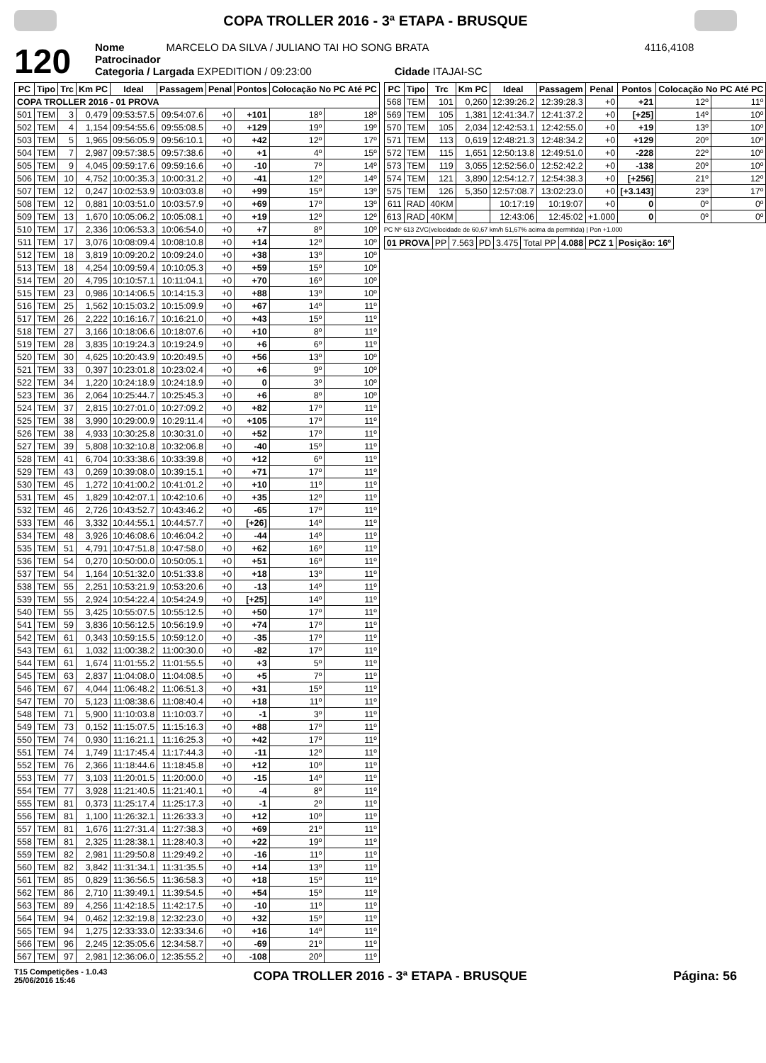COPA TROLLER 2016 - 3ª ETAPA - BRUSQUE
120
| Nome | MARCELO DA SILVA / JULIANO TAI HO SONG BRATA | 4116,4108 |
| Patrocinador | | |
| Categoria / Largada EXPEDITION / 09:23:00 Cidade ITAJAI-SC | | |
| PC | Tipo | Trc | Km PC | Ideal | Passagem | Penal | Pontos | Colocação No PC Até PC | |
| --- | --- | --- | --- | --- | --- | --- | --- | --- | --- |
| COPA TROLLER 2016 - 01 PROVA | | | | | | | | | |
| 501 | TEM | 3 | 0,479 | 09:53:57.5 | 09:54:07.6 | +0 | +101 | 18º | 18º |
| 502 | TEM | 4 | 1,154 | 09:54:55.6 | 09:55:08.5 | +0 | +129 | 19º | 19º |
| 503 | TEM | 5 | 1,965 | 09:56:05.9 | 09:56:10.1 | +0 | +42 | 12º | 17º |
| 504 | TEM | 7 | 2,987 | 09:57:38.5 | 09:57:38.6 | +0 | +1 | 4º | 15º |
| 505 | TEM | 9 | 4,045 | 09:59:17.6 | 09:59:16.6 | +0 | -10 | 7º | 14º |
| 506 | TEM | 10 | 4,752 | 10:00:35.3 | 10:00:31.2 | +0 | -41 | 12º | 14º |
| 507 | TEM | 12 | 0,247 | 10:02:53.9 | 10:03:03.8 | +0 | +99 | 15º | 13º |
| 508 | TEM | 12 | 0,881 | 10:03:51.0 | 10:03:57.9 | +0 | +69 | 17º | 13º |
| 509 | TEM | 13 | 1,670 | 10:05:06.2 | 10:05:08.1 | +0 | +19 | 12º | 12º |
| 510 | TEM | 17 | 2,336 | 10:06:53.3 | 10:06:54.0 | +0 | +7 | 8º | 10º |
| 511 | TEM | 17 | 3,076 | 10:08:09.4 | 10:08:10.8 | +0 | +14 | 12º | 10º |
| 512 | TEM | 18 | 3,819 | 10:09:20.2 | 10:09:24.0 | +0 | +38 | 13º | 10º |
| 513 | TEM | 18 | 4,254 | 10:09:59.4 | 10:10:05.3 | +0 | +59 | 15º | 10º |
| 514 | TEM | 20 | 4,795 | 10:10:57.1 | 10:11:04.1 | +0 | +70 | 16º | 10º |
| 515 | TEM | 23 | 0,986 | 10:14:06.5 | 10:14:15.3 | +0 | +88 | 13º | 10º |
| 516 | TEM | 25 | 1,562 | 10:15:03.2 | 10:15:09.9 | +0 | +67 | 14º | 11º |
| 517 | TEM | 26 | 2,222 | 10:16:16.7 | 10:16:21.0 | +0 | +43 | 15º | 11º |
| 518 | TEM | 27 | 3,166 | 10:18:06.6 | 10:18:07.6 | +0 | +10 | 8º | 11º |
| 519 | TEM | 28 | 3,835 | 10:19:24.3 | 10:19:24.9 | +0 | +6 | 6º | 11º |
| 520 | TEM | 30 | 4,625 | 10:20:43.9 | 10:20:49.5 | +0 | +56 | 13º | 10º |
| 521 | TEM | 33 | 0,397 | 10:23:01.8 | 10:23:02.4 | +0 | +6 | 9º | 10º |
| 522 | TEM | 34 | 1,220 | 10:24:18.9 | 10:24:18.9 | +0 | 0 | 3º | 10º |
| 523 | TEM | 36 | 2,064 | 10:25:44.7 | 10:25:45.3 | +0 | +6 | 8º | 10º |
| 524 | TEM | 37 | 2,815 | 10:27:01.0 | 10:27:09.2 | +0 | +82 | 17º | 11º |
| 525 | TEM | 38 | 3,990 | 10:29:00.9 | 10:29:11.4 | +0 | +105 | 17º | 11º |
| 526 | TEM | 38 | 4,933 | 10:30:25.8 | 10:30:31.0 | +0 | +52 | 17º | 11º |
| 527 | TEM | 39 | 5,808 | 10:32:10.8 | 10:32:06.8 | +0 | -40 | 15º | 11º |
| 528 | TEM | 41 | 6,704 | 10:33:38.6 | 10:33:39.8 | +0 | +12 | 6º | 11º |
| 529 | TEM | 43 | 0,269 | 10:39:08.0 | 10:39:15.1 | +0 | +71 | 17º | 11º |
| 530 | TEM | 45 | 1,272 | 10:41:00.2 | 10:41:01.2 | +0 | +10 | 11º | 11º |
| 531 | TEM | 45 | 1,829 | 10:42:07.1 | 10:42:10.6 | +0 | +35 | 12º | 11º |
| 532 | TEM | 46 | 2,726 | 10:43:52.7 | 10:43:46.2 | +0 | -65 | 17º | 11º |
| 533 | TEM | 46 | 3,332 | 10:44:55.1 | 10:44:57.7 | +0 | [+26] | 14º | 11º |
| 534 | TEM | 48 | 3,926 | 10:46:08.6 | 10:46:04.2 | +0 | -44 | 14º | 11º |
| 535 | TEM | 51 | 4,791 | 10:47:51.8 | 10:47:58.0 | +0 | +62 | 16º | 11º |
| 536 | TEM | 54 | 0,270 | 10:50:00.0 | 10:50:05.1 | +0 | +51 | 16º | 11º |
| 537 | TEM | 54 | 1,164 | 10:51:32.0 | 10:51:33.8 | +0 | +18 | 13º | 11º |
| 538 | TEM | 55 | 2,251 | 10:53:21.9 | 10:53:20.6 | +0 | -13 | 14º | 11º |
| 539 | TEM | 55 | 2,924 | 10:54:22.4 | 10:54:24.9 | +0 | [+25] | 14º | 11º |
| 540 | TEM | 55 | 3,425 | 10:55:07.5 | 10:55:12.5 | +0 | +50 | 17º | 11º |
| 541 | TEM | 59 | 3,836 | 10:56:12.5 | 10:56:19.9 | +0 | +74 | 17º | 11º |
| 542 | TEM | 61 | 0,343 | 10:59:15.5 | 10:59:12.0 | +0 | -35 | 17º | 11º |
| 543 | TEM | 61 | 1,032 | 11:00:38.2 | 11:00:30.0 | +0 | -82 | 17º | 11º |
| 544 | TEM | 61 | 1,674 | 11:01:55.2 | 11:01:55.5 | +0 | +3 | 5º | 11º |
| 545 | TEM | 63 | 2,837 | 11:04:08.0 | 11:04:08.5 | +0 | +5 | 7º | 11º |
| 546 | TEM | 67 | 4,044 | 11:06:48.2 | 11:06:51.3 | +0 | +31 | 15º | 11º |
| 547 | TEM | 70 | 5,123 | 11:08:38.6 | 11:08:40.4 | +0 | +18 | 11º | 11º |
| 548 | TEM | 71 | 5,900 | 11:10:03.8 | 11:10:03.7 | +0 | -1 | 3º | 11º |
| 549 | TEM | 73 | 0,152 | 11:15:07.5 | 11:15:16.3 | +0 | +88 | 17º | 11º |
| 550 | TEM | 74 | 0,930 | 11:16:21.1 | 11:16:25.3 | +0 | +42 | 17º | 11º |
| 551 | TEM | 74 | 1,749 | 11:17:45.4 | 11:17:44.3 | +0 | -11 | 12º | 11º |
| 552 | TEM | 76 | 2,366 | 11:18:44.6 | 11:18:45.8 | +0 | +12 | 10º | 11º |
| 553 | TEM | 77 | 3,103 | 11:20:01.5 | 11:20:00.0 | +0 | -15 | 14º | 11º |
| 554 | TEM | 77 | 3,928 | 11:21:40.5 | 11:21:40.1 | +0 | -4 | 8º | 11º |
| 555 | TEM | 81 | 0,373 | 11:25:17.4 | 11:25:17.3 | +0 | -1 | 2º | 11º |
| 556 | TEM | 81 | 1,100 | 11:26:32.1 | 11:26:33.3 | +0 | +12 | 10º | 11º |
| 557 | TEM | 81 | 1,676 | 11:27:31.4 | 11:27:38.3 | +0 | +69 | 21º | 11º |
| 558 | TEM | 81 | 2,325 | 11:28:38.1 | 11:28:40.3 | +0 | +22 | 19º | 11º |
| 559 | TEM | 82 | 2,981 | 11:29:50.8 | 11:29:49.2 | +0 | -16 | 11º | 11º |
| 560 | TEM | 82 | 3,842 | 11:31:34.1 | 11:31:35.5 | +0 | +14 | 13º | 11º |
| 561 | TEM | 85 | 0,829 | 11:36:56.5 | 11:36:58.3 | +0 | +18 | 15º | 11º |
| 562 | TEM | 86 | 2,710 | 11:39:49.1 | 11:39:54.5 | +0 | +54 | 15º | 11º |
| 563 | TEM | 89 | 4,256 | 11:42:18.5 | 11:42:17.5 | +0 | -10 | 11º | 11º |
| 564 | TEM | 94 | 0,462 | 12:32:19.8 | 12:32:23.0 | +0 | +32 | 15º | 11º |
| 565 | TEM | 94 | 1,275 | 12:33:33.0 | 12:33:34.6 | +0 | +16 | 14º | 11º |
| 566 | TEM | 96 | 2,245 | 12:35:05.6 | 12:34:58.7 | +0 | -69 | 21º | 11º |
| 567 | TEM | 97 | 2,981 | 12:36:06.0 | 12:35:55.2 | +0 | -108 | 20º | 11º |
| PC | Tipo | Trc | Km PC | Ideal | Passagem | Penal | Pontos | Colocação No PC Até PC | |
| --- | --- | --- | --- | --- | --- | --- | --- | --- | --- |
| 568 | TEM | 101 | 0,260 | 12:39:26.2 | 12:39:28.3 | +0 | +21 | 12º | 11º |
| 569 | TEM | 105 | 1,381 | 12:41:34.7 | 12:41:37.2 | +0 | [+25] | 14º | 10º |
| 570 | TEM | 105 | 2,034 | 12:42:53.1 | 12:42:55.0 | +0 | +19 | 13º | 10º |
| 571 | TEM | 113 | 0,619 | 12:48:21.3 | 12:48:34.2 | +0 | +129 | 20º | 10º |
| 572 | TEM | 115 | 1,651 | 12:50:13.8 | 12:49:51.0 | +0 | -228 | 22º | 10º |
| 573 | TEM | 119 | 3,055 | 12:52:56.0 | 12:52:42.2 | +0 | -138 | 20º | 10º |
| 574 | TEM | 121 | 3,890 | 12:54:12.7 | 12:54:38.3 | +0 | [+256] | 21º | 12º |
| 575 | TEM | 126 | 5,350 | 12:57:08.7 | 13:02:23.0 | +0 | [+3.143] | 23º | 17º |
| 611 | RAD | 40KM | | 10:17:19 | 10:19:07 | +0 | 0 | 0º | 0º |
| 613 | RAD | 40KM | | 12:43:06 | 12:45:02 | +1.000 | 0 | 0º | 0º |
PC Nº 613 ZVC(velocidade de 60,67 km/h 51,67% acima da permitida) | Pon +1.000
| 01 PROVA | PP | 7.563 | PD | 3.475 | Total PP | 4.088 | PCZ 1 | Posição: 16º |
T15 Competições - 1.0.43
25/06/2016 15:46
COPA TROLLER 2016 - 3ª ETAPA - BRUSQUE
Página: 56